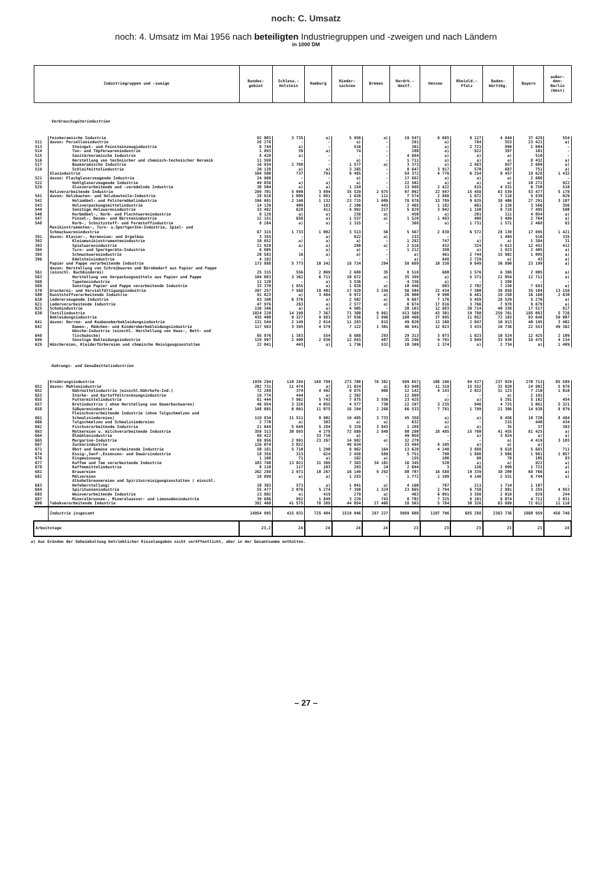noch: C. Umsatz
noch: 4. Umsatz im Mai 1956 nach beteiligten Industriegruppen und -zweigen und nach Ländern
in 1000 DM
| Industriegruppen und -zweige | | Bundes- gebiet | Schlesw.- Holstein | Hamburg | Nieder- sachsen | Bremen | Nordrh.- Westf. | Hessen | Rheinld.- Pfalz | Baden- Württbg. | Bayern | außer- dem: Berlin (West) |
| --- | --- | --- | --- | --- | --- | --- | --- | --- | --- | --- | --- | --- |
| Verbrauchsgüterindustrien | | | | | | | | | | | | |
| | Feinkeramische Industrie | 92 003 | 3 735 | a) | 5 956 | a) | 19 547 | 6 665 | 9 127 | 4 844 | 37 428 | 554 |
| 511 | davon: Porzellanindustrie | 26 276 | - | - | a) | - | 291 | a) | 784 | 553 | 23 421 | a) |
| 513 | Steingut- und Feinsteinzeugindustrie | 6 744 | a) | - | 516 | - | 361 | a) | 2 721 | 999 | 1 604 | - |
| 514 | Ton- und Töpferwarenindustrie | 1 893 | 39 | a) | 74 | - | 280 | a) | 922 | 397 | 101 | - |
| 515 | Sanitärkeramische Industrie | 8 420 | a) | - | - | - | 4 884 | a) | a) | a) | 510 | - |
| 516 | Herstellung von technischer und chemisch-technischer Keramik | 11 598 | - | - | a) | - | 1 711 | a) | a) | a) | 8 432 | a) |
| 517 | Baukeramische Industrie | 16 934 | 2 708 | - | 1 577 | a) | 3 373 | a) | 2 983 | 857 | 2 609 | a) |
| 519 | Schleifmittelindustrie | 20 138 | a) | a) | 3 265 | - | 8 647 | 3 917 | 570 | 687 | 751 | a) |
| | Glasindustrie | 104 500 | 737 | 791 | 9 485 | - | 54 372 | 4 776 | 6 254 | 8 457 | 19 628 | 1 432 |
| 521 | davon: Flachglaserzeugende Industrie | 24 960 | - | - | a) | - | 17 882 | a) | a) | a) | 2 606 | - |
| 522 | Hohlglaserzeugende Industrie | 49 036 | a) | a) | a) | - | 22 502 | a) | a) | a) | 10 272 | 922 |
| 529 | Glasverarbeitende und -veredelnde Industrie | 30 504 | a) | a) | 1 154 | - | 13 988 | 2 422 | 815 | 4 531 | 6 750 | 510 |
| | Holzverarbeitende Industrie | 299 701 | 5 090 | 3 894 | 35 529 | 2 675 | 97 092 | 22 947 | 15 458 | 63 539 | 53 477 | 5 178 |
| 541 | davon: Holzbauten- und Holzbauteile-Industrie | 28 916 | 1 009 | 1 081 | 1 626 | 111 | 7 574 | 2 886 | 1 672 | 7 118 | 5 839 | 929 |
| 542 | Holzmöbel- und Polstermöbelindustrie | 196 601 | 2 146 | 1 132 | 23 715 | 1 609 | 78 878 | 13 789 | 9 635 | 38 406 | 27 291 | 3 107 |
| 543 | Holzverpackungsmittelindustrie | 14 139 | 409 | 181 | 2 106 | 443 | 2 465 | 1 182 | 661 | 3 126 | 3 566 | 356 |
| 544 | Sonstige Holzwarenindustrie | 33 482 | 628 | 411 | 4 992 | 217 | 5 829 | 3 042 | 1 150 | 9 718 | 7 495 | 590 |
| 546 | Korbmöbel-, Korb- und Flechtwarenindustrie | 6 128 | a) | a) | 238 | a) | 450 | a) | 201 | 111 | 4 054 | a) |
| 547 | Pinsel-, Besen- und Bürstenindustrie | 12 151 | 658 | a) | 1 537 | a) | 1 528 | 1 483 | 408 | 3 489 | 2 764 | a) |
| 548 | Korb-, Schnitzstoff- und Formstoffindustrie | 8 284 | a) | a) | 1 315 | - | 368 | a) | 1 731 | 1 571 | 2 468 | 63 |
| | Musikinstrumenten-, Turn- u.Sportgeräte-Industrie, Spiel- und Schmuckwarenindustrie | 67 315 | 1 733 | 1 002 | 3 513 | 56 | 5 567 | 2 838 | 6 572 | 28 139 | 17 895 | 1 421 |
| 391 | davon: Klavier-, Harmonium- und Orgelbau | 3 355 | - | a) | 622 | a) | 233 | - | - | 1 484 | 516 | 335 |
| 392 | Kleinmusikinstrumentenindustrie | 10 652 | a) | a) | a) | - | 1 282 | 747 | a) | a) | 1 384 | 31 |
| 393 | Spielwarenindustrie | 21 928 | a) | a) | 288 | a) | 2 516 | 432 | 324 | 5 613 | 12 452 | 412 |
| 394 | Turn- und Sportgeräte-Industrie | 6 605 | - | a) | a) | - | 1 212 | 350 | a) | 1 923 | 2 405 | a) |
| 395 | Schmuckwarenindustrie | 20 583 | 16 | a) | a) | - | a) | 461 | 2 744 | 15 902 | 1 095 | a) |
| 396 | Edelsteinindustrie | 4 192 | - | - | - | - | a) | 848 | 2 729 | a) | 43 | a) |
| | Papier und Pappe verarbeitende Industrie | 173 888 | 5 773 | 10 342 | 18 724 | 284 | 58 689 | 10 338 | 9 649 | 36 890 | 23 199 | a) |
| 561 | davon: Herstellung von Schreibwaren und Bürobedarf aus Papier und Pappe (einschl. Buchbinderei) | 25 315 | 556 | 2 069 | 2 688 | 35 | 8 518 | 680 | 1 576 | 6 388 | 2 805 | a) |
| 563 | Herstellung von Verpackungsmitteln aus Papier und Pappe | 104 083 | 3 362 | 6 711 | 10 672 | a) | 35 389 | a) | 5 371 | 22 054 | 12 711 | a) |
| 568 | Tapetenindustrie | 11 120 | - | a) | 3 536 | - | 4 336 | a) | - | 1 298 | - | - |
| 569 | Sonstige Papier und Pappe verarbeitende Industrie | 33 370 | 1 855 | a) | 1 828 | a) | 10 446 | 803 | 2 702 | 7 150 | 7 683 | a) |
| 570 | Druckerei- und Vervielfältigungsindustrie | 207 257 | 7 568 | 18 401 | 17 929 | 3 159 | 56 504 | 22 434 | 7 300 | 38 858 | 35 104 | 13 158 |
| 580 | Kunststoffverarbeitende Industrie | 91 623 | a) | 3 464 | 8 972 | a) | 26 900 | 9 990 | 6 481 | 19 250 | 16 160 | 2 630 |
| 610 | Ledererzeugende Industrie | 63 160 | 6 376 | a) | 2 502 | a) | 9 667 | 7 176 | 5 459 | 26 529 | 5 276 | a) |
| 621 | Lederverarbeitende Industrie | 47 976 | 263 | a) | 2 577 | a) | 6 674 | 17 816 | 3 766 | 7 978 | 8 679 | a) |
| 625 | Schuhindustrie | 136 346 | a) | a) | 4 905 | - | 20 163 | 12 883 | 38 714 | 40 338 | 17 517 | 817 |
| 630 | Textilindustrie | 1024 220 | 14 198 | 7 367 | 71 360 | 9 861 | 413 569 | 43 301 | 19 780 | 259 701 | 185 083 | 5 726 |
| | Bekleidungsindustrie | 435 400 | 9 327 | 9 983 | 37 936 | 2 896 | 160 460 | 37 995 | 11 052 | 72 103 | 93 648 | 59 007 |
| 641 | davon: Herren- und Knabenoberbekleidungsindustrie | 131 544 | 2 149 | 2 014 | 11 283 | 815 | 49 020 | 13 108 | 2 047 | 10 913 | 40 195 | 3 402 |
| 642 | Damen-, Mädchen- und Kinderoberbekleidungsindustrie | 117 983 | 3 395 | 4 579 | 7 122 | 1 301 | 46 841 | 12 023 | 3 433 | 16 736 | 22 553 | 49 362 |
| 648 | Wäsche-Industrie (einschl. Herstellung von Haus-, Bett- und Tischwäsche) | 65 876 | 1 383 | 554 | 6 688 | 293 | 29 313 | 3 073 | 1 623 | 10 524 | 12 425 | 2 109 |
| 649 | Sonstige Bekleidungsindustrie | 119 997 | 2 400 | 2 836 | 12 843 | 487 | 35 286 | 9 791 | 3 949 | 33 930 | 18 475 | 4 134 |
| 629 | Wäschereien, Kleiderfärbereien und chemische Reinigungsanstalten | 22 041 | 443 | a) | 1 736 | 532 | 10 369 | 1 374 | a) | 2 734 | a) | 1 409 |
| Nahrungs- und Genußmittelindustrien | | | | | | | | | | | | |
| | Ernährungsindustrie | 1939 294 | 110 284 | 168 798 | 273 708 | 76 382 | 599 657 | 108 196 | 94 527 | 237 029 | 270 713 | 65 589 |
| 651 | davon: Mühlenindustrie | 202 731 | 11 474 | a) | 21 024 | a) | 63 940 | 11 319 | 15 552 | 32 020 | 24 802 | 5 978 |
| 652 | Nährmittelindustrie (einschl.Nährhefe-Ind.) | 72 289 | 374 | 4 492 | 9 875 | 908 | 12 142 | 4 143 | 2 022 | 31 123 | 7 210 | 1 010 |
| 653 | Stärke- und Kartoffeltrocknungsindustrie | 19 774 | 444 | a) | 2 392 | - | 12 889 | - | - | a) | 2 191 | - |
| 655 | Futtermittelindustrie | 61 444 | 7 962 | 5 743 | 7 875 | 3 556 | 23 425 | a) | a) | 5 291 | 5 162 | 454 |
| 657 | Brotindustrie ( ohne Herstellung von Dauerbackwaren) | 46 954 | 3 328 | 4 055 | 4 577 | 730 | 22 297 | 3 235 | 946 | 4 725 | 3 061 | 5 321 |
| 658 | Süßwarenindustrie | 148 085 | 6 091 | 11 075 | 16 294 | 2 268 | 66 533 | 7 781 | 1 799 | 21 306 | 14 938 | 8 979 |
| 661 | Fleischverarbeitende Industrie (ohne Talgschmelzen und Schmalzsiedereien) | 119 834 | 11 511 | 9 902 | 19 485 | 3 733 | 45 358 | a) | a) | 6 456 | 18 720 | 8 484 |
| 666 | Talgschmelzen und Schmalzsiedereien | 2 770 | a) | 303 | a) | a) | 632 | a) | - | 215 | 440 | 434 |
| 662 | Fischverarbeitende Industrie | 21 644 | 5 649 | 5 284 | 5 329 | 3 843 | 1 288 | a) | a) | 35 | 37 | 383 |
| 663 | Molkereien u. milchverarbeitende Industrie | 358 313 | 30 893 | 4 278 | 72 889 | 2 848 | 80 280 | 28 485 | 15 760 | 41 455 | 81 425 | a) |
| 664 | Ölmühlenindustrie | 88 422 | - | 33 716 | a) | - | 49 058 | - | a) | 3 824 | a) | a) |
| 665 | Margarine-Industrie | 88 956 | 2 991 | 23 267 | 14 982 | a) | 32 279 | - | - | a) | 4 419 | 3 103 |
| 667 | Zuckerindustrie | 126 074 | 3 022 | - | 49 634 | - | 33 494 | 8 165 | a) | a) | a) | - |
| 671 | Obst und Gemüse verarbeitende Industrie | 50 181 | 5 710 | 1 290 | 8 962 | 164 | 13 628 | 4 240 | 3 888 | 8 618 | 5 681 | 711 |
| 674 | Essig-,Senf-,Essenzen- und Gewürzindustrie | 18 358 | 313 | 624 | 2 458 | 589 | 5 751 | 790 | 1 886 | 3 986 | 1 961 | 1 057 |
| 676 | Eisgewinnung | 1 160 | 71 | a) | 162 | a) | 155 | 106 | 98 | 78 | 105 | 83 |
| 677 | Kaffee und Tee verarbeitende Industrie | 103 740 | 13 021 | 31 369 | 7 363 | 34 101 | 16 345 | 520 | a) | a) | 922 | a) |
| 678 | Kaffeemittelindustrie | 8 110 | 117 | 103 | 293 | 24 | 2 694 | 3 | 156 | 2 999 | 1 721 | a) |
| 681 | Brauereien | 262 288 | 2 971 | 10 267 | 16 149 | 9 292 | 80 707 | 16 588 | 19 339 | 38 209 | 68 766 | a) |
| 682 | Mälzereien | 18 899 | a) | a) | 1 253 | - | 1 772 | 1 109 | 4 146 | 2 531 | 6 744 | a) |
| 683 | Alkoholbrennereien und Spiritusreinigungsanstalten ( einschl. Hefeherstellung) | 10 303 | 573 | a) | 1 041 | a) | 4 160 | 767 | 211 | 1 714 | 1 107 | - |
| 684 | Spirituosenindustrie | 55 477 | 2 076 | 5 274 | 7 350 | 1 324 | 23 665 | 2 794 | 6 758 | 2 981 | 3 255 | 4 853 |
| 685 | Weinverarbeitende Industrie | 13 802 | a) | 419 | 279 | a) | 463 | 6 091 | 3 356 | 2 018 | 828 | 244 |
| 687 | Mineralbrunnen-, Mineralwasser- und Limonadenindustrie | 39 686 | 952 | 1 849 | 3 229 | 743 | 8 702 | 7 325 | 6 101 | 6 074 | 4 711 | 2 031 |
| 690 | Tabakverarbeitende Industrie | 392 460 | 41 575 | 78 389 | 44 054 | 27 468 | 28 563 | 5 784 | 30 326 | 63 689 | 72 612 | 11 110 |
| | Industrie insgesamt | 14954 995 | 415 931 | 725 404 | 1519 046 | 287 227 | 5989 608 | 1107 796 | 685 288 | 2363 736 | 1860 959 | 456 748 |
| Arbeitstage | | 23,2 | 24 | 24 | 24 | 24 | 23 | 23 | 23 | 23 | 23 | 24 |
a) Aus Gründen der Geheimhaltung betrieblicher Einzelangaben nicht veröffentlicht, aber in der Gesamtsumme enthalten.
– 27 –